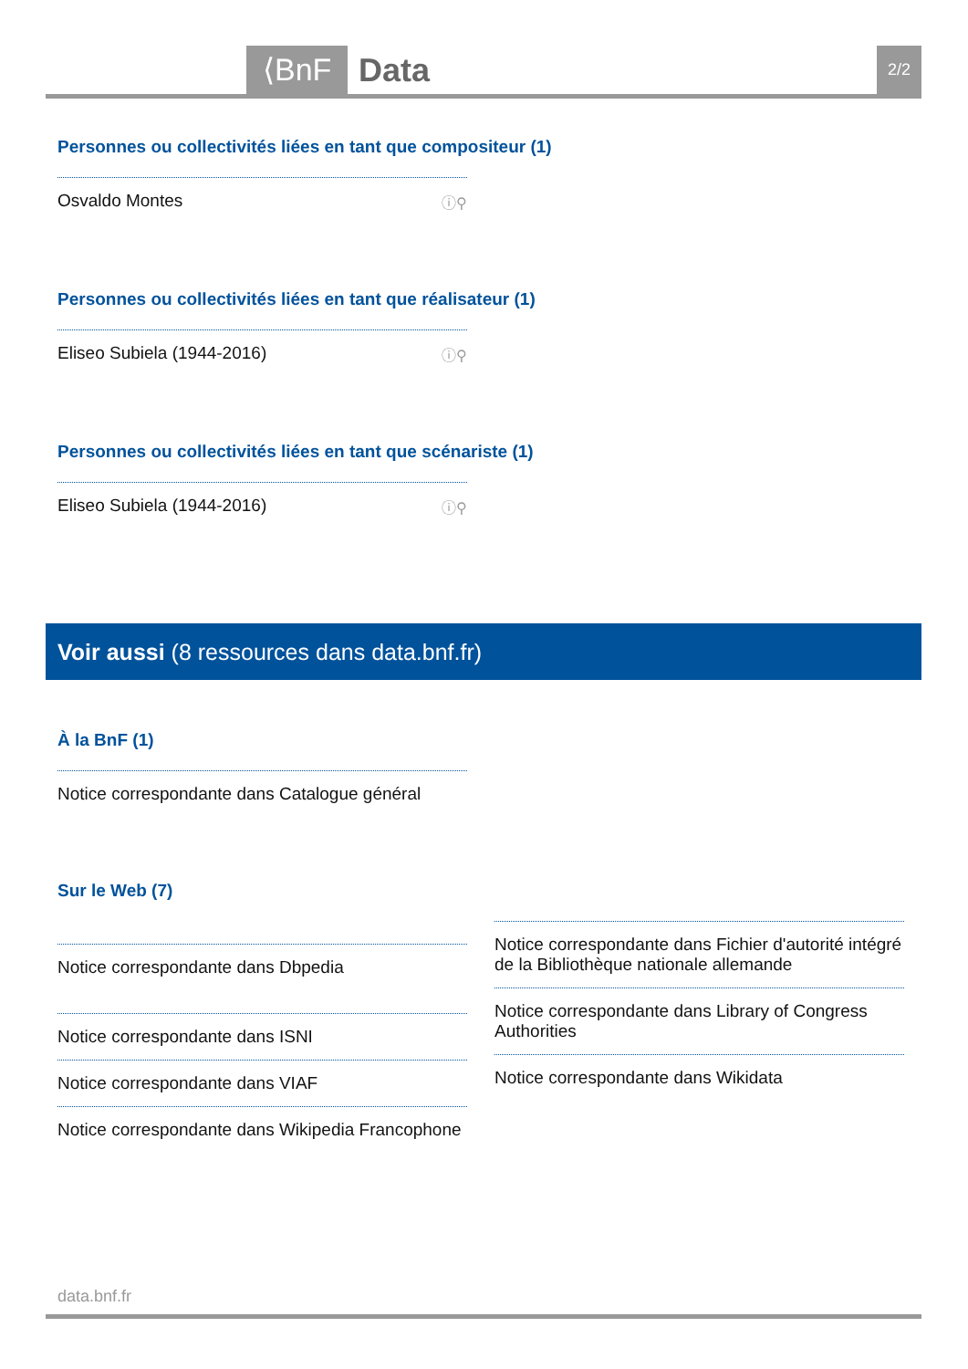⟨BnF Data 2/2
Personnes ou collectivités liées en tant que compositeur (1)
Osvaldo Montes ⓘ⚲
Personnes ou collectivités liées en tant que réalisateur (1)
Eliseo Subiela (1944-2016) ⓘ⚲
Personnes ou collectivités liées en tant que scénariste (1)
Eliseo Subiela (1944-2016) ⓘ⚲
Voir aussi (8 ressources dans data.bnf.fr)
À la BnF (1)
Notice correspondante dans Catalogue général
Sur le Web (7)
Notice correspondante dans Dbpedia
Notice correspondante dans ISNI
Notice correspondante dans VIAF
Notice correspondante dans Wikipedia Francophone
Notice correspondante dans Fichier d'autorité intégré de la Bibliothèque nationale allemande
Notice correspondante dans Library of Congress Authorities
Notice correspondante dans Wikidata
data.bnf.fr